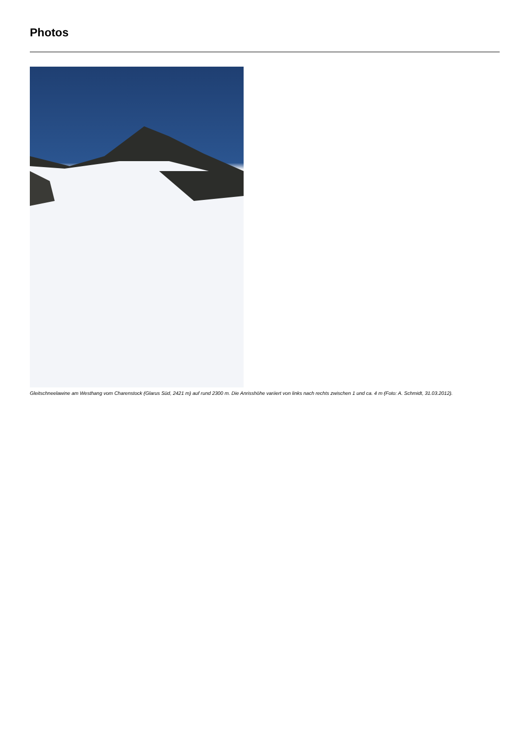Photos
Gleitschneelawine am Westhang vom Charenstock (Glarus Süd, 2421 m) auf rund 2300 m. Die Anrisshöhe variiert von links nach rechts zwischen 1 und ca. 4 m (Foto: A. Schmidt, 31.03.2012).